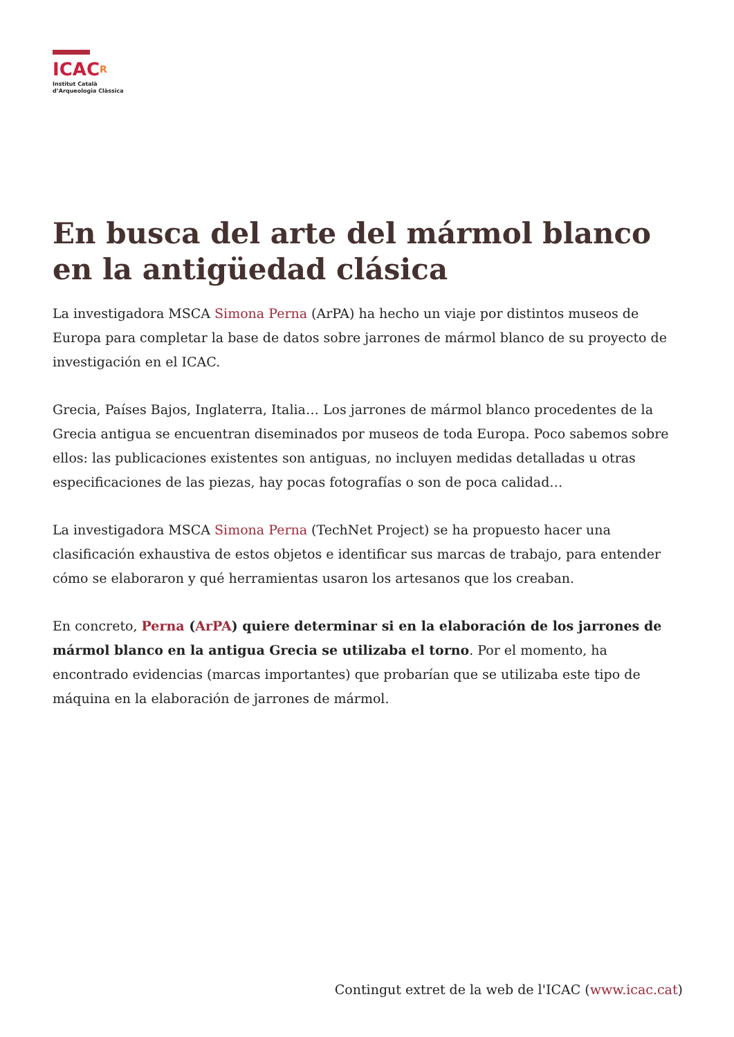ICACR
Institut Català
d’Arqueologia Clàssica
En busca del arte del mármol blanco en la antigüedad clásica
La investigadora MSCA Simona Perna (ArPA) ha hecho un viaje por distintos museos de Europa para completar la base de datos sobre jarrones de mármol blanco de su proyecto de investigación en el ICAC.
Grecia, Países Bajos, Inglaterra, Italia… Los jarrones de mármol blanco procedentes de la Grecia antigua se encuentran diseminados por museos de toda Europa. Poco sabemos sobre ellos: las publicaciones existentes son antiguas, no incluyen medidas detalladas u otras especificaciones de las piezas, hay pocas fotografías o son de poca calidad…
La investigadora MSCA Simona Perna (TechNet Project) se ha propuesto hacer una clasificación exhaustiva de estos objetos e identificar sus marcas de trabajo, para entender cómo se elaboraron y qué herramientas usaron los artesanos que los creaban.
En concreto, Perna (ArPA) quiere determinar si en la elaboración de los jarrones de mármol blanco en la antigua Grecia se utilizaba el torno. Por el momento, ha encontrado evidencias (marcas importantes) que probarían que se utilizaba este tipo de máquina en la elaboración de jarrones de mármol.
Contingut extret de la web de l'ICAC (www.icac.cat)